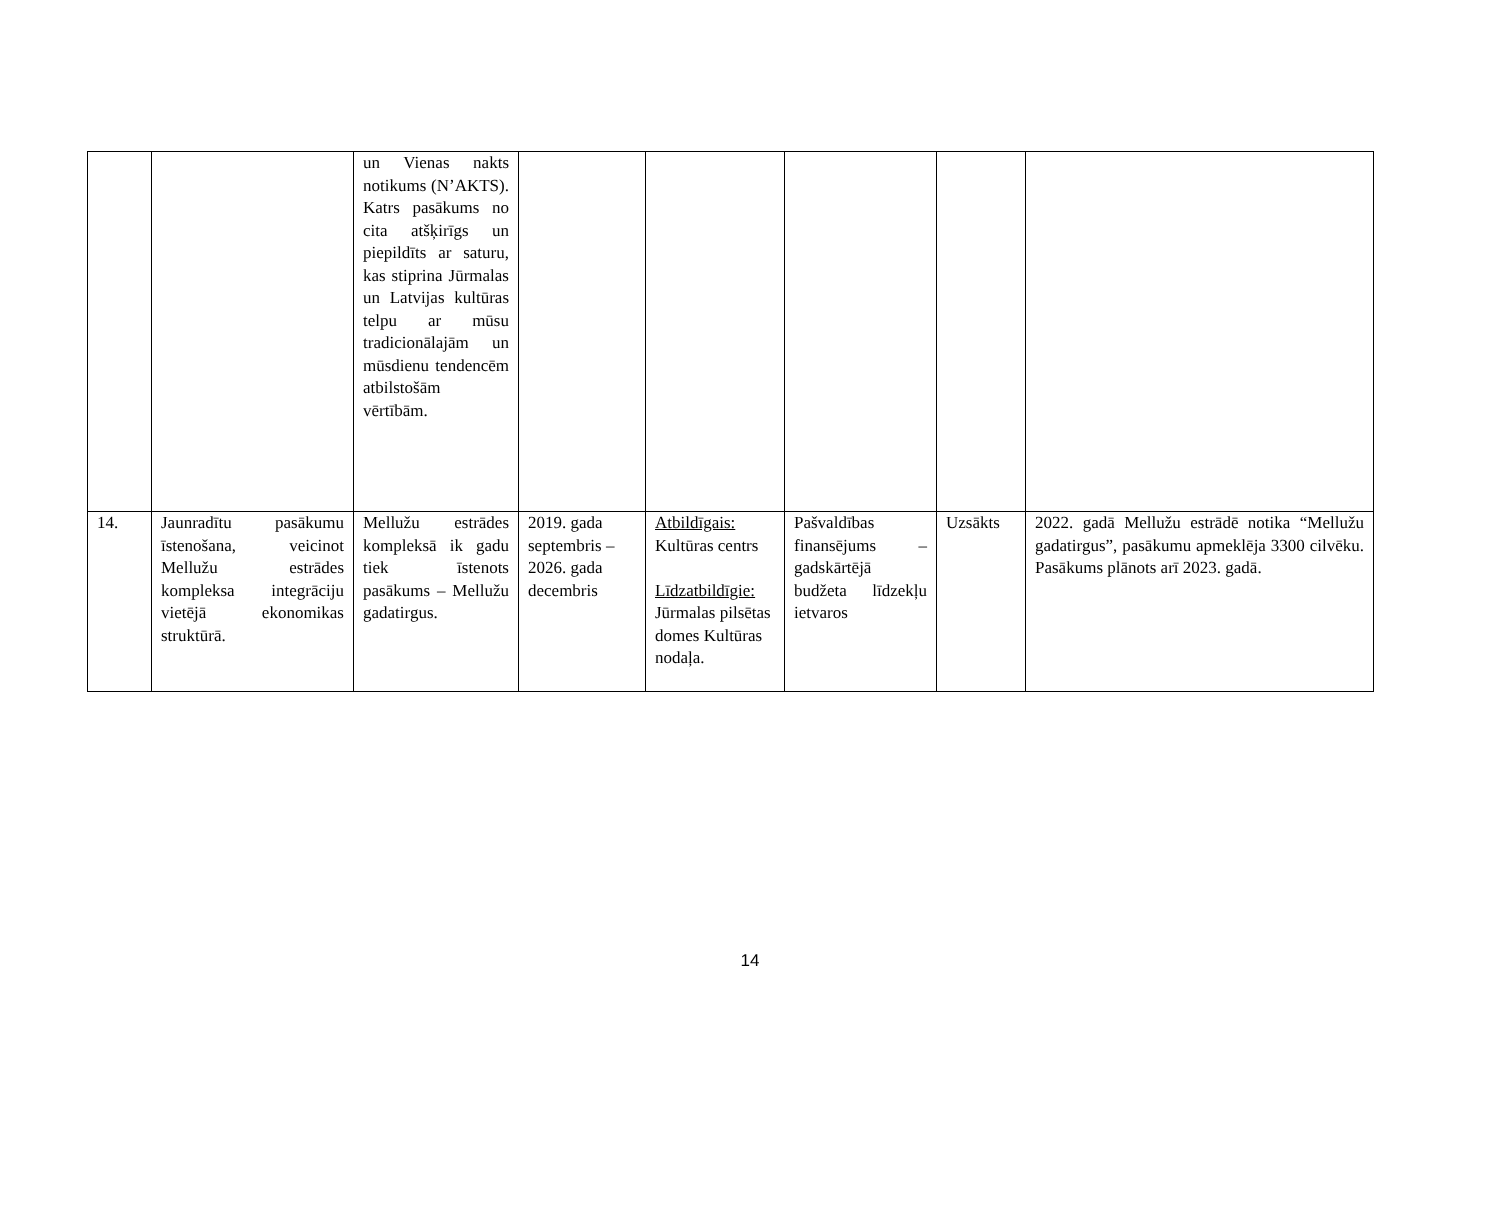| | | un Vienas nakts notikums (N’AKTS). Katrs pasākums no cita atšķirīgs un piepildīts ar saturu, kas stiprina Jūrmalas un Latvijas kultūras telpu ar mūsu tradicionālajām un mūsdienu tendencēm atbilstošām vērtībām. | | | | | |
| 14. | Jaunradītu pasākumu īstenošana, veicinot Mellužu estrādes kompleksa integrāciju vietējā ekonomikas struktūrā. | Mellužu estrādes kompleksā ik gadu tiek īstenots pasākums – Mellužu gadatirgus. | 2019. gada septembris – 2026. gada decembris | Atbildīgais: Kultūras centrs Līdzatbildīgie: Jūrmalas pilsētas domes Kultūras nodaļa. | Pašvaldības finansējums – gadskārtējā budžeta līdzekļu ietvaros | Uzsākts | 2022. gadā Mellužu estrādē notika “Mellužu gadatirgus”, pasākumu apmeklēja 3300 cilvēku. Pasākums plānots arī 2023. gadā. |
14